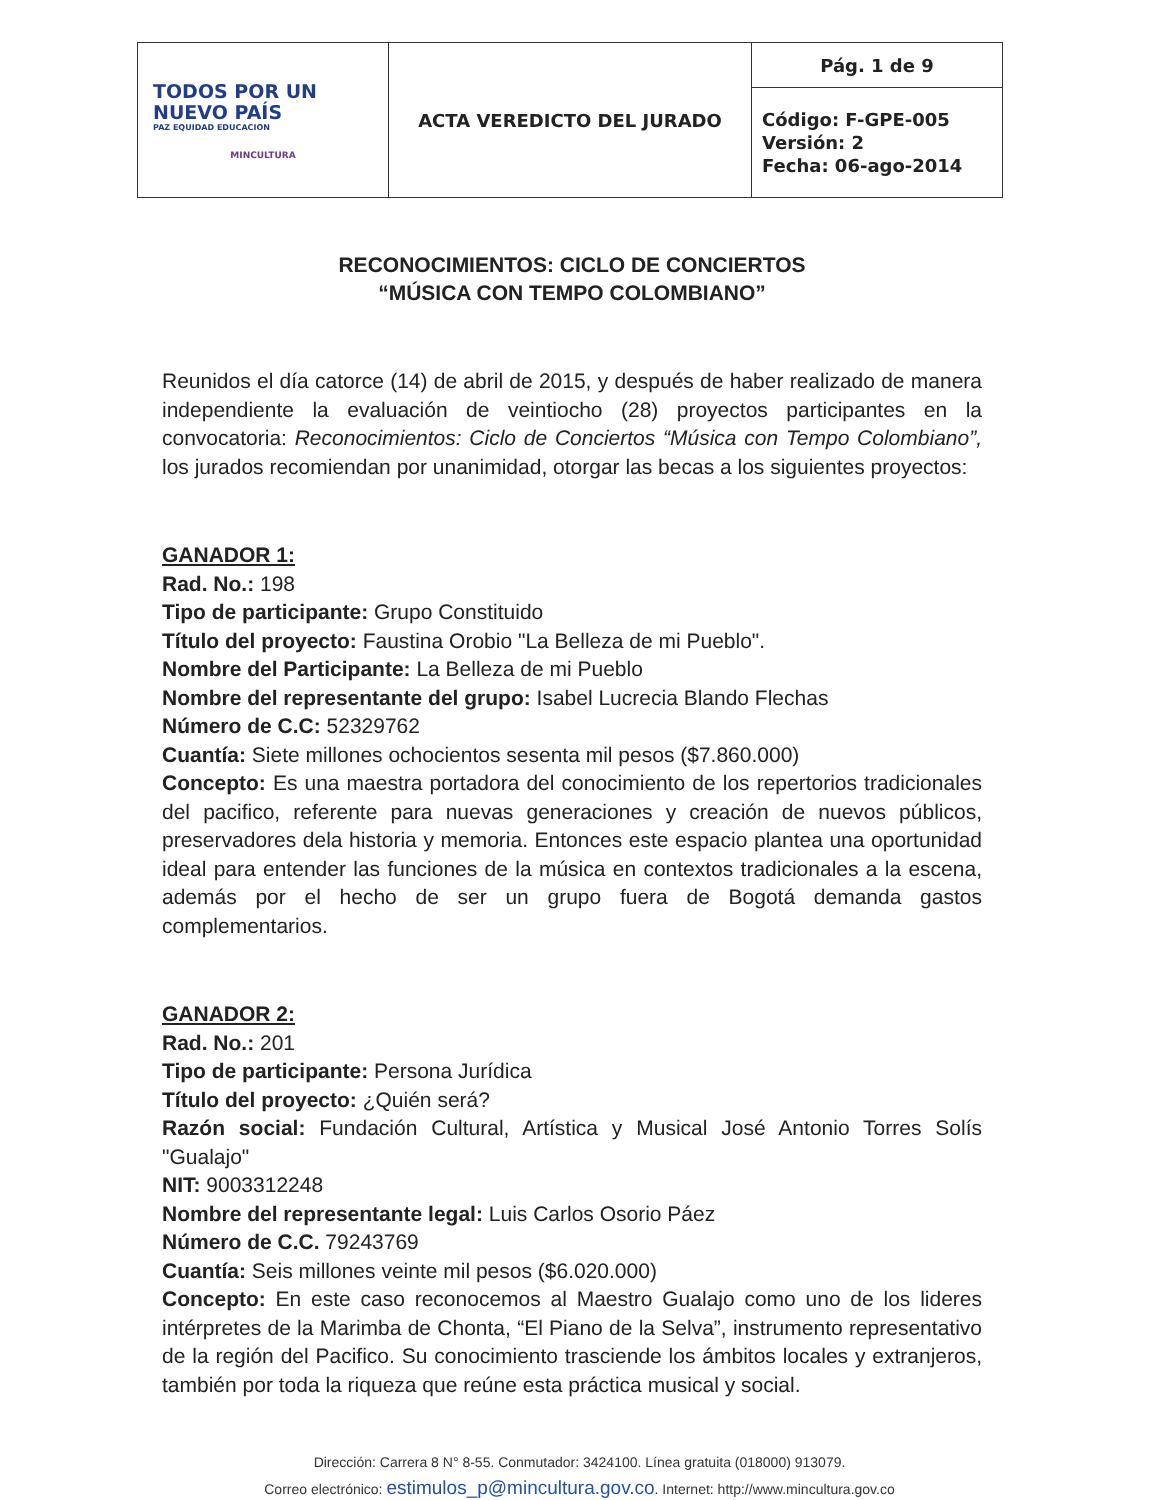| TODOS POR UN NUEVO PAÍS PAZ EQUIDAD EDUCACION MINCULTURA | ACTA VEREDICTO DEL JURADO | Pág. 1 de 9 |
| | | Código: F-GPE-005 Versión: 2 Fecha: 06-ago-2014 |
RECONOCIMIENTOS: CICLO DE CONCIERTOS
“MÚSICA CON TEMPO COLOMBIANO”
Reunidos el día catorce (14) de abril de 2015, y después de haber realizado de manera independiente la evaluación de veintiocho (28) proyectos participantes en la convocatoria: Reconocimientos: Ciclo de Conciertos “Música con Tempo Colombiano”, los jurados recomiendan por unanimidad, otorgar las becas a los siguientes proyectos:
GANADOR 1:
Rad. No.: 198
Tipo de participante: Grupo Constituido
Título del proyecto: Faustina Orobio "La Belleza de mi Pueblo".
Nombre del Participante: La Belleza de mi Pueblo
Nombre del representante del grupo: Isabel Lucrecia Blando Flechas
Número de C.C: 52329762
Cuantía: Siete millones ochocientos sesenta mil pesos ($7.860.000)
Concepto: Es una maestra portadora del conocimiento de los repertorios tradicionales del pacifico, referente para nuevas generaciones y creación de nuevos públicos, preservadores dela historia y memoria. Entonces este espacio plantea una oportunidad ideal para entender las funciones de la música en contextos tradicionales a la escena, además por el hecho de ser un grupo fuera de Bogotá demanda gastos complementarios.
GANADOR 2:
Rad. No.: 201
Tipo de participante: Persona Jurídica
Título del proyecto: ¿Quién será?
Razón social: Fundación Cultural, Artística y Musical José Antonio Torres Solís "Gualajo"
NIT: 9003312248
Nombre del representante legal: Luis Carlos Osorio Páez
Número de C.C. 79243769
Cuantía: Seis millones veinte mil pesos ($6.020.000)
Concepto: En este caso reconocemos al Maestro Gualajo como uno de los lideres intérpretes de la Marimba de Chonta, “El Piano de la Selva”, instrumento representativo de la región del Pacifico. Su conocimiento trasciende los ámbitos locales y extranjeros, también por toda la riqueza que reúne esta práctica musical y social.
Dirección: Carrera 8 N° 8-55. Conmutador: 3424100. Línea gratuita (018000) 913079.
Correo electrónico: estimulos_p@mincultura.gov.co. Internet: http://www.mincultura.gov.co